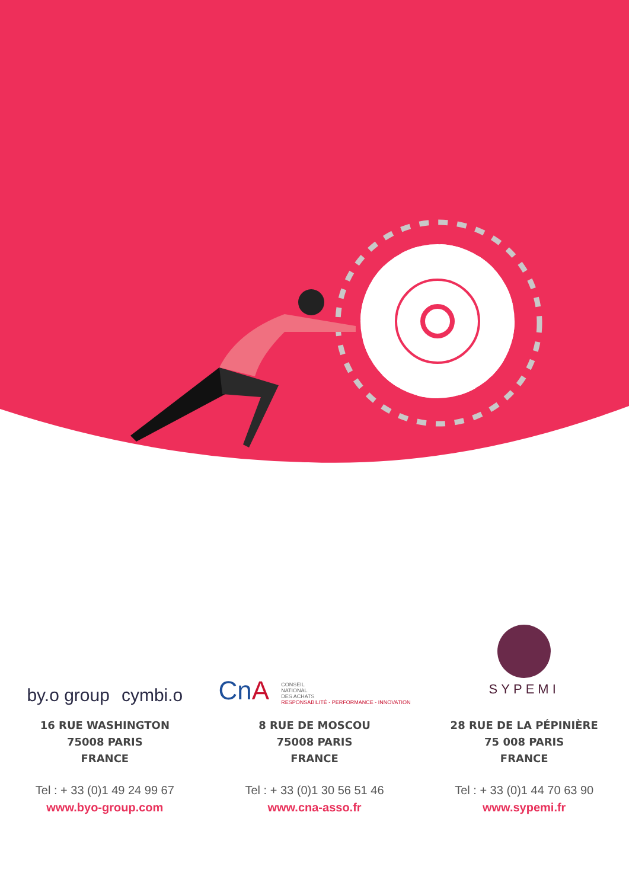by.o group cymbi.o
16 RUE WASHINGTON
75008 PARIS
FRANCE
Tel : + 33 (0)1 49 24 99 67
www.byo-group.com
CnA CONSEIL
NATIONAL
DES ACHATS
RESPONSABILITÉ - PERFORMANCE - INNOVATION
8 RUE DE MOSCOU
75008 PARIS
FRANCE
Tel : + 33 (0)1 30 56 51 46
www.cna-asso.fr
SYPEMI
28 RUE DE LA PÉPINIÈRE
75 008 PARIS
FRANCE
Tel : + 33 (0)1 44 70 63 90
www.sypemi.fr